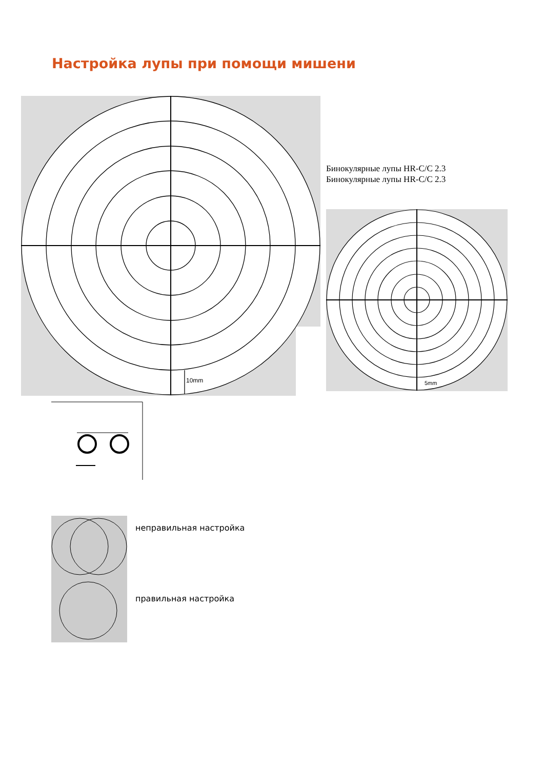Настройка лупы при помощи мишени
10mm
Бинокулярные лупы HR-C/C 2.3
Бинокулярные лупы HR-C/C 2.3
5mm
неправильная настройка
правильная настройка